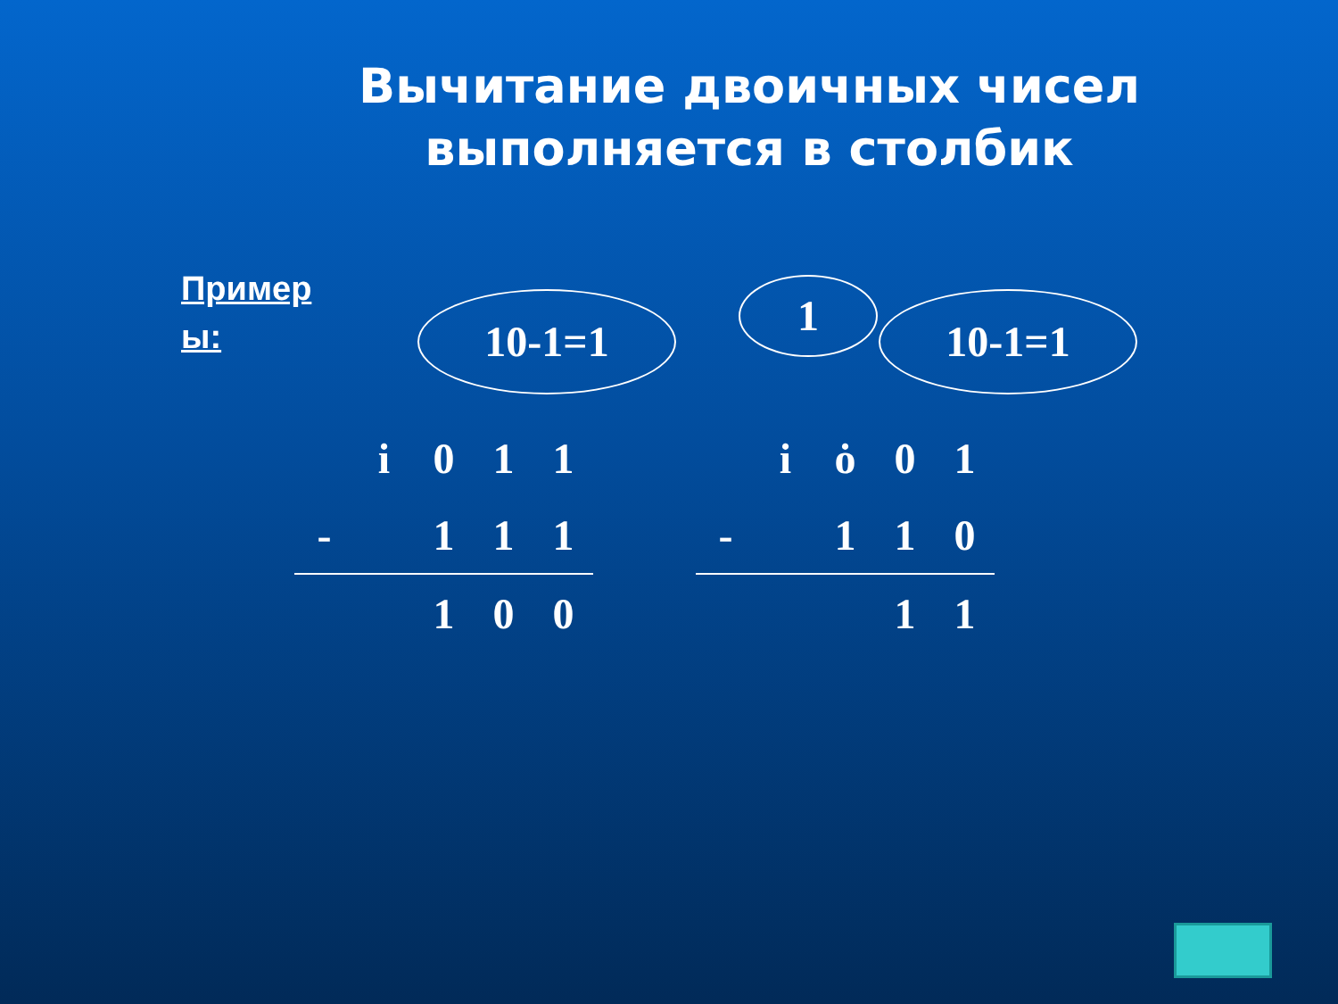Вычитание двоичных чисел выполняется в столбик
Пример ы:
10-1=1 1 10-1=1
| | i | 0 | 1 | 1 |
| - | | 1 | 1 | 1 |
| | | 1 | 0 | 0 |
| | i | ȯ | 0 | 1 |
| - | | 1 | 1 | 0 |
| | | | 1 | 1 |